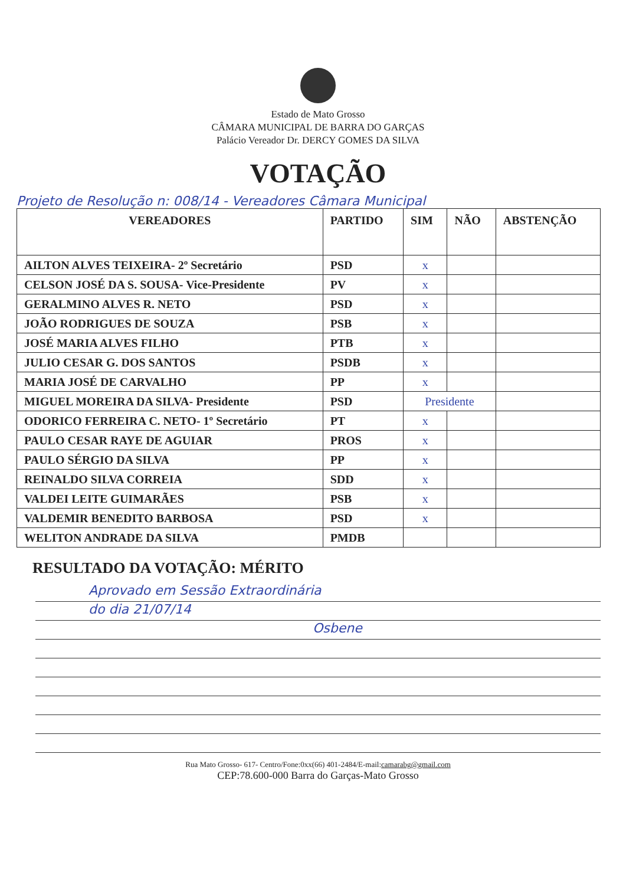Estado de Mato Grosso
CÂMARA MUNICIPAL DE BARRA DO GARÇAS
Palácio Vereador Dr. DERCY GOMES DA SILVA
VOTAÇÃO
Projeto de Resolução n: 008/14 - Vereadores Câmara Municipal
| VEREADORES | PARTIDO | SIM | NÃO | ABSTENÇÃO |
| --- | --- | --- | --- | --- |
| AILTON ALVES TEIXEIRA- 2º Secretário | PSD | x | | |
| CELSON JOSÉ DA S. SOUSA- Vice-Presidente | PV | x | | |
| GERALMINO ALVES R. NETO | PSD | x | | |
| JOÃO RODRIGUES DE SOUZA | PSB | x | | |
| JOSÉ MARIA ALVES FILHO | PTB | x | | |
| JULIO CESAR G. DOS SANTOS | PSDB | x | | |
| MARIA JOSÉ DE CARVALHO | PP | x | | |
| MIGUEL MOREIRA DA SILVA- Presidente | PSD | Presidente | | |
| ODORICO FERREIRA C. NETO- 1º Secretário | PT | x | | |
| PAULO CESAR RAYE DE AGUIAR | PROS | x | | |
| PAULO SÉRGIO DA SILVA | PP | x | | |
| REINALDO SILVA CORREIA | SDD | x | | |
| VALDEI LEITE GUIMARÃES | PSB | x | | |
| VALDEMIR BENEDITO BARBOSA | PSD | x | | |
| WELITON ANDRADE DA SILVA | PMDB | | | |
RESULTADO DA VOTAÇÃO: MÉRITO
Aprovado em Sessão Extraordinária
do dia 21/07/14
Osbene
Rua Mato Grosso- 617- Centro/Fone:0xx(66) 401-2484/E-mail:camarabg@gmail.com
CEP:78.600-000 Barra do Garças-Mato Grosso